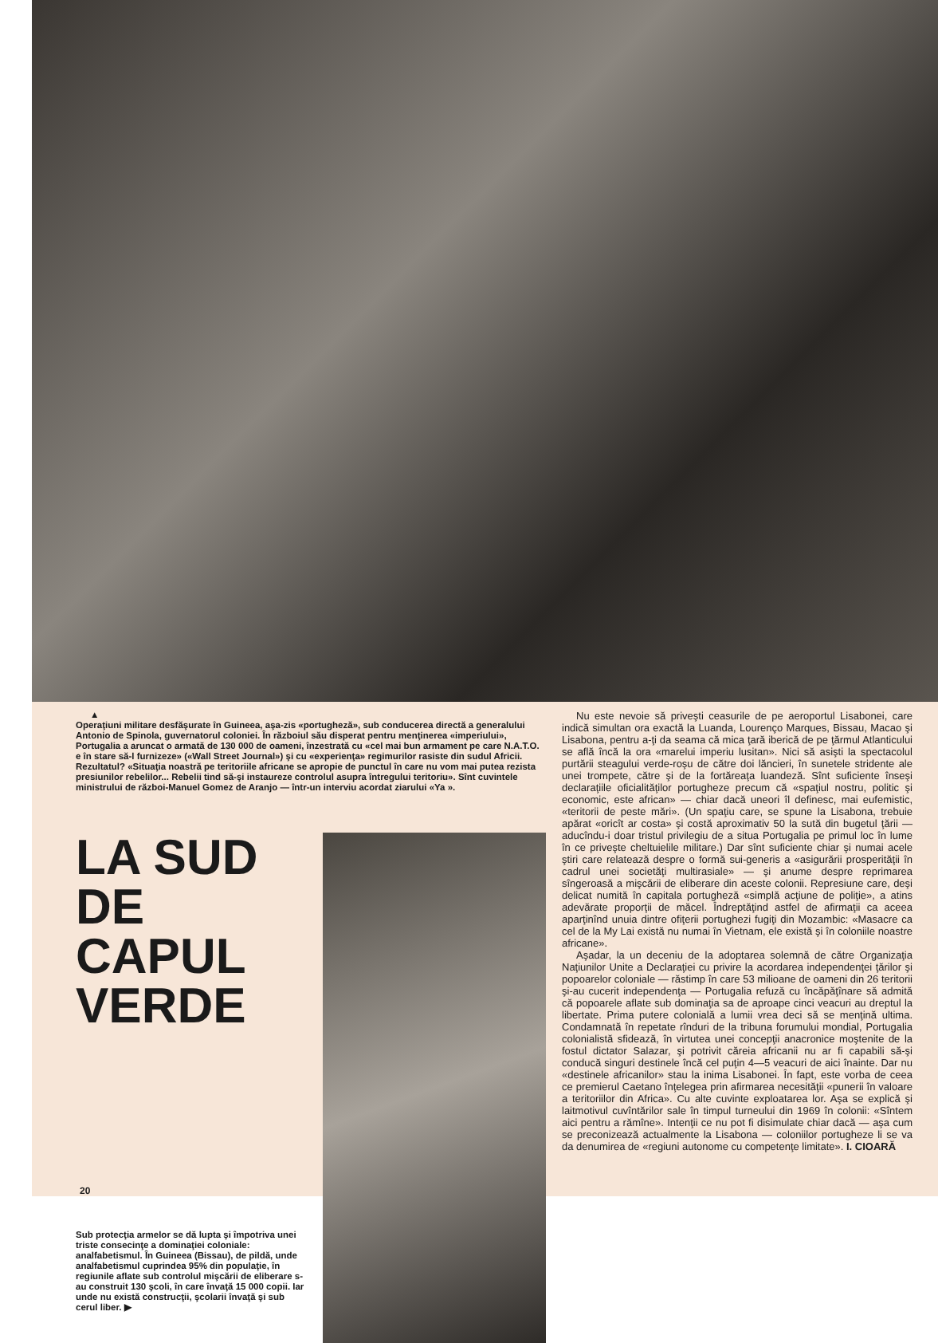▲
Operaţiuni militare desfăşurate în Guineea, aşa-zis «portugheză», sub conducerea directă a generalului Antonio de Spinola, guvernatorul coloniei. În războiul său disperat pentru menţinerea «imperiului», Portugalia a aruncat o armată de 130 000 de oameni, înzestrată cu «cel mai bun armament pe care N.A.T.O. e în stare să-l furnizeze» («Wall Street Journal») şi cu «experienţa» regimurilor rasiste din sudul Africii. Rezultatul? «Situaţia noastră pe teritoriile africane se apropie de punctul în care nu vom mai putea rezista presiunilor rebelilor... Rebelii tind să-şi instaureze controlul asupra întregului teritoriu». Sînt cuvintele ministrului de război-Manuel Gomez de Aranjo — într-un interviu acordat ziarului «Ya ».
LA SUD DE CAPUL VERDE
Sub protecţia armelor se dă lupta şi împotriva unei triste consecinţe a dominaţiei coloniale: analfabetismul. În Guineea (Bissau), de pildă, unde analfabetismul cuprindea 95% din populaţie, în regiunile aflate sub controlul mişcării de eliberare s-au construit 130 şcoli, în care învaţă 15 000 copii. Iar unde nu există construcţii, şcolarii învaţă şi sub cerul liber. ▶
Nu este nevoie să priveşti ceasurile de pe aeroportul Lisabonei, care indică simultan ora exactă la Luanda, Lourenço Marques, Bissau, Macao şi Lisabona, pentru a-ţi da seama că mica ţară iberică de pe ţărmul Atlanticului se află încă la ora «marelui imperiu lusitan». Nici să asişti la spectacolul purtării steagului verde-roşu de către doi lăncieri, în sunetele stridente ale unei trompete, către şi de la fortăreaţa luandeză. Sînt suficiente înseşi declaraţiile oficialităţilor portugheze precum că «spaţiul nostru, politic şi economic, este african» — chiar dacă uneori îl definesc, mai eufemistic, «teritorii de peste mări». (Un spaţiu care, se spune la Lisabona, trebuie apărat «oricît ar costa» şi costă aproximativ 50 la sută din bugetul ţării — aducîndu-i doar tristul privilegiu de a situa Portugalia pe primul loc în lume în ce priveşte cheltuielile militare.) Dar sînt suficiente chiar şi numai acele ştiri care relatează despre o formă sui-generis a «asigurării prosperităţii în cadrul unei societăţi multirasiale» — şi anume despre reprimarea sîngeroasă a mişcării de eliberare din aceste colonii. Represiune care, deşi delicat numită în capitala portugheză «simplă acţiune de poliţie», a atins adevărate proporţii de măcel. Îndreptăţind astfel de afirmaţii ca aceea aparţinînd unuia dintre ofiţerii portughezi fugiţi din Mozambic: «Masacre ca cel de la My Lai există nu numai în Vietnam, ele există şi în coloniile noastre africane».
Aşadar, la un deceniu de la adoptarea solemnă de către Organizaţia Naţiunilor Unite a Declaraţiei cu privire la acordarea independenţei ţărilor şi popoarelor coloniale — răstimp în care 53 milioane de oameni din 26 teritorii şi-au cucerit independenţa — Portugalia refuză cu încăpăţînare să admită că popoarele aflate sub dominaţia sa de aproape cinci veacuri au dreptul la libertate. Prima putere colonială a lumii vrea deci să se menţină ultima. Condamnată în repetate rînduri de la tribuna forumului mondial, Portugalia colonialistă sfidează, în virtutea unei concepţii anacronice moştenite de la fostul dictator Salazar, şi potrivit căreia africanii nu ar fi capabili să-şi conducă singuri destinele încă cel puţin 4—5 veacuri de aici înainte. Dar nu «destinele africanilor» stau la inima Lisabonei. În fapt, este vorba de ceea ce premierul Caetano înţelegea prin afirmarea necesităţii «punerii în valoare a teritoriilor din Africa». Cu alte cuvinte exploatarea lor. Aşa se explică şi laitmotivul cuvîntărilor sale în timpul turneului din 1969 în colonii: «Sîntem aici pentru a rămîne». Intenţii ce nu pot fi disimulate chiar dacă — aşa cum se preconizează actualmente la Lisabona — coloniilor portugheze li se va da denumirea de «regiuni autonome cu competenţe limitate». I. CIOARĂ
20